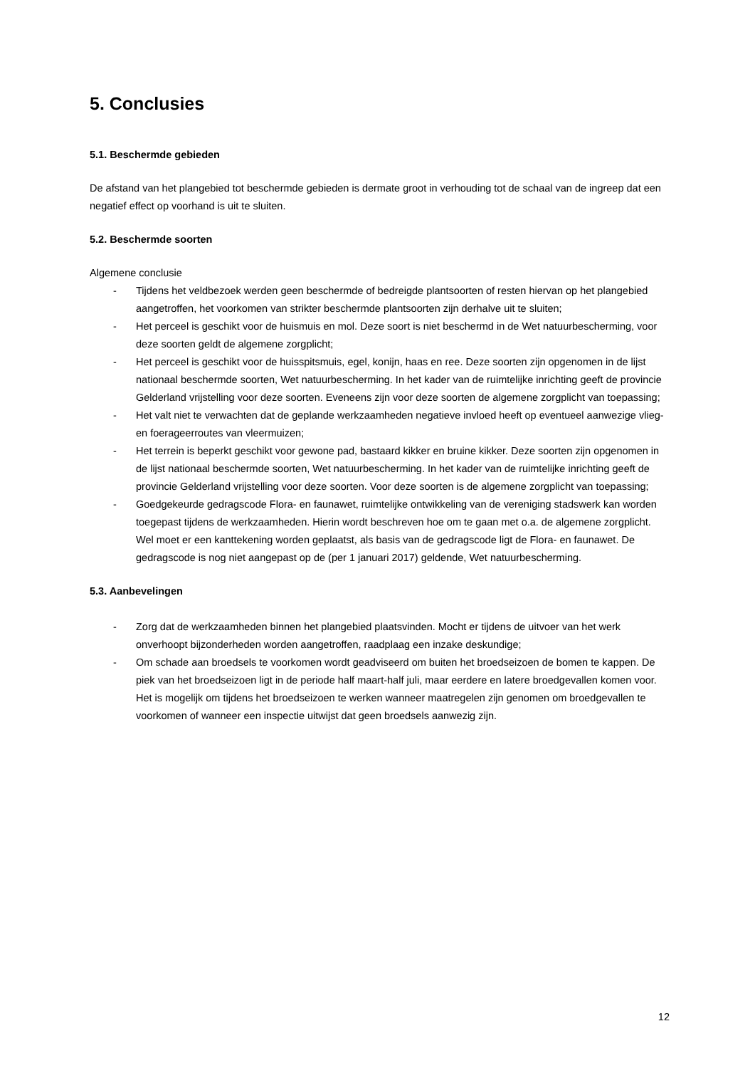5. Conclusies
5.1. Beschermde gebieden
De afstand van het plangebied tot beschermde gebieden is dermate groot in verhouding tot de schaal van de ingreep dat een negatief effect op voorhand is uit te sluiten.
5.2. Beschermde soorten
Algemene conclusie
- Tijdens het veldbezoek werden geen beschermde of bedreigde plantsoorten of resten hiervan op het plangebied aangetroffen, het voorkomen van strikter beschermde plantsoorten zijn derhalve uit te sluiten;
- Het perceel is geschikt voor de huismuis en mol. Deze soort is niet beschermd in de Wet natuurbescherming, voor deze soorten geldt de algemene zorgplicht;
- Het perceel is geschikt voor de huisspitsmuis, egel, konijn, haas en ree. Deze soorten zijn opgenomen in de lijst nationaal beschermde soorten, Wet natuurbescherming. In het kader van de ruimtelijke inrichting geeft de provincie Gelderland vrijstelling voor deze soorten. Eveneens zijn voor deze soorten de algemene zorgplicht van toepassing;
- Het valt niet te verwachten dat de geplande werkzaamheden negatieve invloed heeft op eventueel aanwezige vlieg- en foerageerroutes van vleermuizen;
- Het terrein is beperkt geschikt voor gewone pad, bastaard kikker en bruine kikker. Deze soorten zijn opgenomen in de lijst nationaal beschermde soorten, Wet natuurbescherming. In het kader van de ruimtelijke inrichting geeft de provincie Gelderland vrijstelling voor deze soorten. Voor deze soorten is de algemene zorgplicht van toepassing;
- Goedgekeurde gedragscode Flora- en faunawet, ruimtelijke ontwikkeling van de vereniging stadswerk kan worden toegepast tijdens de werkzaamheden. Hierin wordt beschreven hoe om te gaan met o.a. de algemene zorgplicht. Wel moet er een kanttekening worden geplaatst, als basis van de gedragscode ligt de Flora- en faunawet. De gedragscode is nog niet aangepast op de (per 1 januari 2017) geldende, Wet natuurbescherming.
5.3. Aanbevelingen
- Zorg dat de werkzaamheden binnen het plangebied plaatsvinden. Mocht er tijdens de uitvoer van het werk onverhoopt bijzonderheden worden aangetroffen, raadplaag een inzake deskundige;
- Om schade aan broedsels te voorkomen wordt geadviseerd om buiten het broedseizoen de bomen te kappen. De piek van het broedseizoen ligt in de periode half maart-half juli, maar eerdere en latere broedgevallen komen voor. Het is mogelijk om tijdens het broedseizoen te werken wanneer maatregelen zijn genomen om broedgevallen te voorkomen of wanneer een inspectie uitwijst dat geen broedsels aanwezig zijn.
12